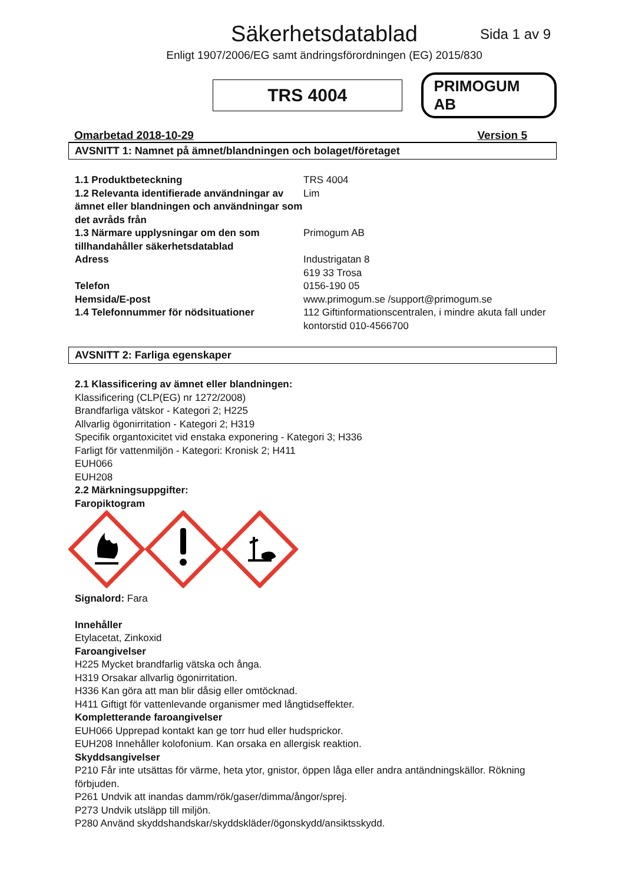Säkerhetsdatablad
Sida 1 av 9
Enligt 1907/2006/EG samt ändringsförordningen (EG) 2015/830
TRS 4004
PRIMOGUM AB
Omarbetad 2018-10-29 Version 5
AVSNITT 1: Namnet på ämnet/blandningen och bolaget/företaget
1.1 Produktbeteckning
TRS 4004
1.2 Relevanta identifierade användningar av ämnet eller blandningen och användningar som det avråds från
Lim
1.3 Närmare upplysningar om den som tillhandahåller säkerhetsdatablad
Primogum AB
Adress
Industrigatan 8
619 33 Trosa
Telefon
0156-190 05
Hemsida/E-post
www.primogum.se /support@primogum.se
1.4 Telefonnummer för nödsituationer
112 Giftinformationscentralen, i mindre akuta fall under kontorstid 010-4566700
AVSNITT 2: Farliga egenskaper
2.1 Klassificering av ämnet eller blandningen:
Klassificering (CLP(EG) nr 1272/2008)
Brandfarliga vätskor - Kategori 2; H225
Allvarlig ögonirritation - Kategori 2; H319
Specifik organtoxicitet vid enstaka exponering - Kategori 3; H336
Farligt för vattenmiljön - Kategori: Kronisk 2; H411
EUH066
EUH208
2.2 Märkningsuppgifter:
Faropiktogram
Signalord: Fara
Innehåller
Etylacetat, Zinkoxid
Faroangivelser
H225 Mycket brandfarlig vätska och ånga.
H319 Orsakar allvarlig ögonirritation.
H336 Kan göra att man blir dåsig eller omtöcknad.
H411 Giftigt för vattenlevande organismer med långtidseffekter.
Kompletterande faroangivelser
EUH066 Upprepad kontakt kan ge torr hud eller hudsprickor.
EUH208 Innehåller kolofonium. Kan orsaka en allergisk reaktion.
Skyddsangivelser
P210 Får inte utsättas för värme, heta ytor, gnistor, öppen låga eller andra antändningskällor. Rökning förbjuden.
P261 Undvik att inandas damm/rök/gaser/dimma/ångor/sprej.
P273 Undvik utsläpp till miljön.
P280 Använd skyddshandskar/skyddskläder/ögonskydd/ansiktsskydd.